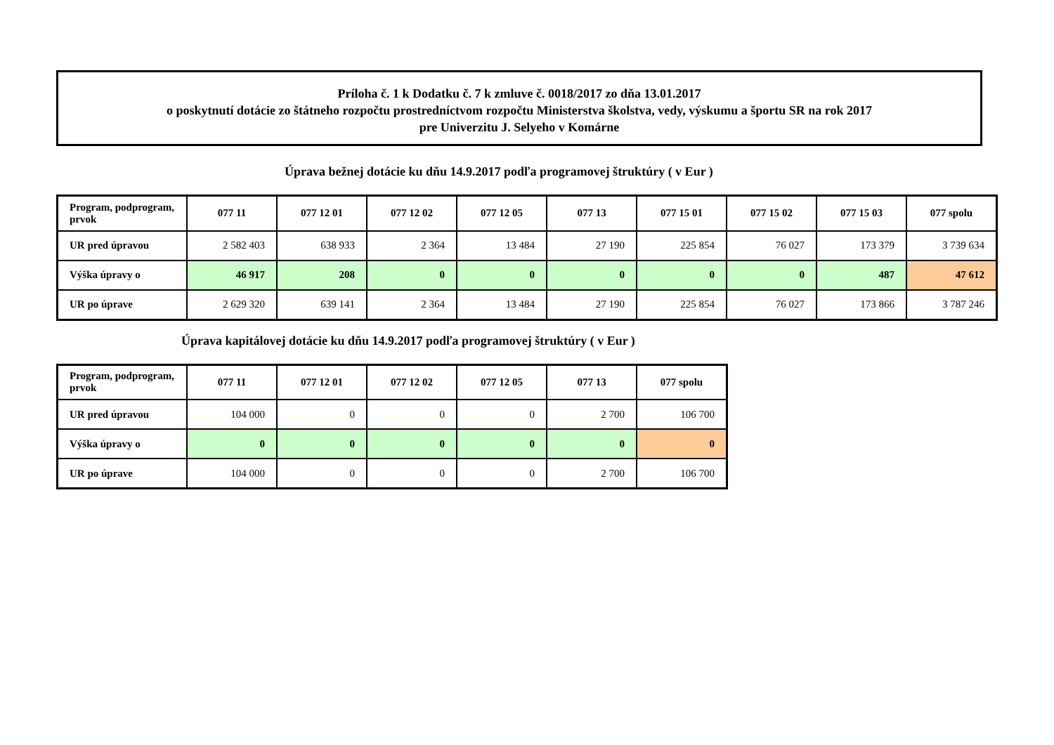Príloha č. 1 k Dodatku č. 7 k zmluve č. 0018/2017 zo dňa 13.01.2017
o poskytnutí dotácie zo štátneho rozpočtu prostredníctvom rozpočtu Ministerstva školstva, vedy, výskumu a športu SR na rok 2017
pre Univerzitu J. Selyeho v Komárne
Úprava bežnej dotácie ku dňu 14.9.2017 podľa programovej štruktúry ( v Eur )
| Program, podprogram, prvok | 077 11 | 077 12 01 | 077 12 02 | 077 12 05 | 077 13 | 077 15 01 | 077 15 02 | 077 15 03 | 077 spolu |
| --- | --- | --- | --- | --- | --- | --- | --- | --- | --- |
| UR pred úpravou | 2 582 403 | 638 933 | 2 364 | 13 484 | 27 190 | 225 854 | 76 027 | 173 379 | 3 739 634 |
| Výška úpravy o | 46 917 | 208 | 0 | 0 | 0 | 0 | 0 | 487 | 47 612 |
| UR po úprave | 2 629 320 | 639 141 | 2 364 | 13 484 | 27 190 | 225 854 | 76 027 | 173 866 | 3 787 246 |
Úprava kapitálovej dotácie ku dňu 14.9.2017 podľa programovej štruktúry ( v Eur )
| Program, podprogram, prvok | 077 11 | 077 12 01 | 077 12 02 | 077 12 05 | 077 13 | 077 spolu |
| --- | --- | --- | --- | --- | --- | --- |
| UR pred úpravou | 104 000 | 0 | 0 | 0 | 2 700 | 106 700 |
| Výška úpravy o | 0 | 0 | 0 | 0 | 0 | 0 |
| UR po úprave | 104 000 | 0 | 0 | 0 | 2 700 | 106 700 |